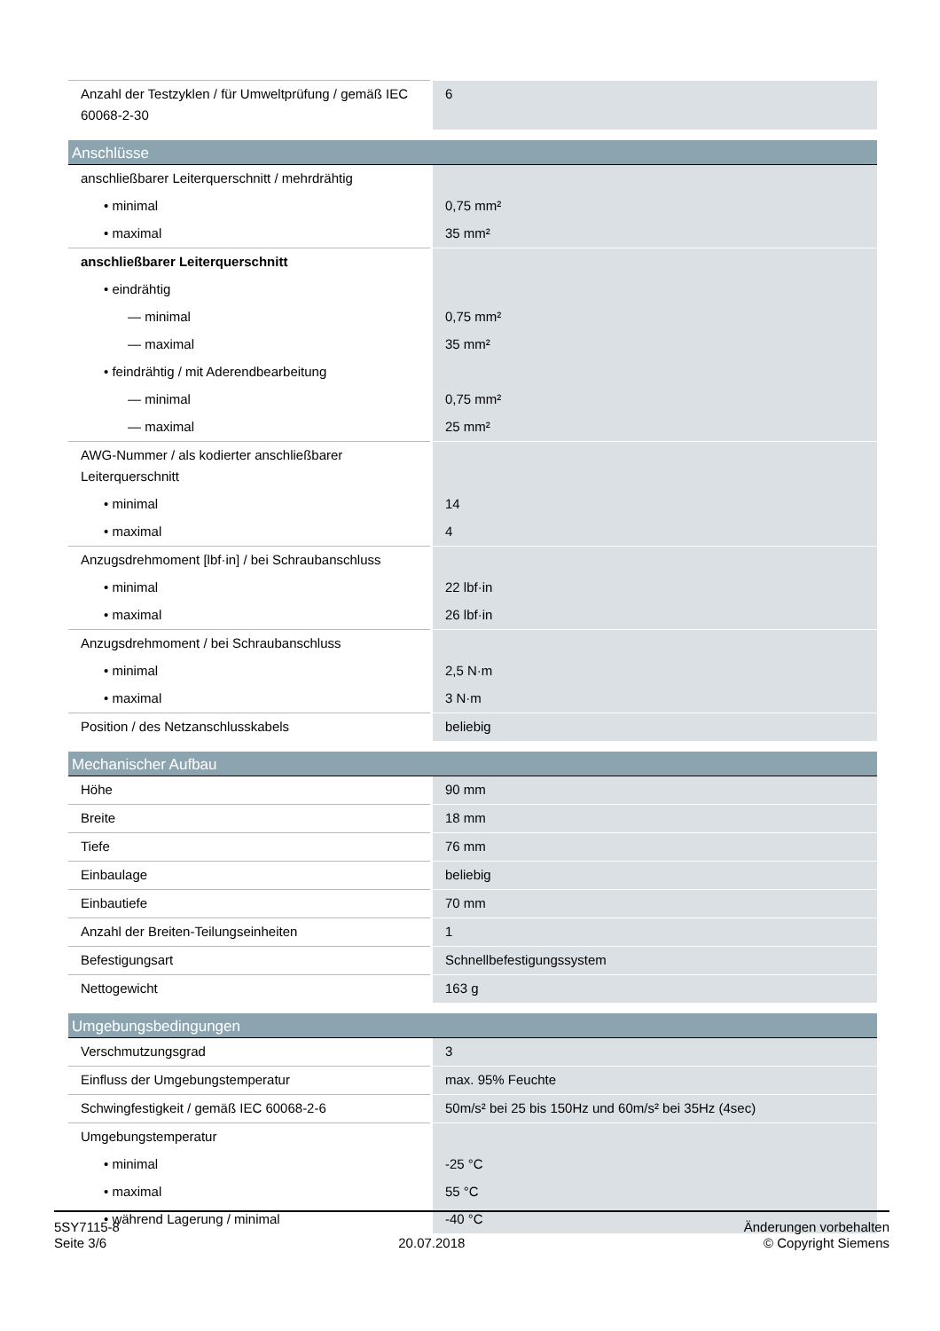| Anzahl der Testzyklen / für Umweltprüfung / gemäß IEC 60068-2-30 | 6 |
Anschlüsse
| anschließbarer Leiterquerschnitt / mehrdrähtig | |
| • minimal | 0,75 mm² |
| • maximal | 35 mm² |
| anschließbarer Leiterquerschnitt | |
| • eindrähtig | |
| — minimal | 0,75 mm² |
| — maximal | 35 mm² |
| • feindrähtig / mit Aderendbearbeitung | |
| — minimal | 0,75 mm² |
| — maximal | 25 mm² |
| AWG-Nummer / als kodierter anschließbarer Leiterquerschnitt | |
| • minimal | 14 |
| • maximal | 4 |
| Anzugsdrehmoment [lbf·in] / bei Schraubanschluss | |
| • minimal | 22 lbf·in |
| • maximal | 26 lbf·in |
| Anzugsdrehmoment / bei Schraubanschluss | |
| • minimal | 2,5 N·m |
| • maximal | 3 N·m |
| Position / des Netzanschlusskabels | beliebig |
Mechanischer Aufbau
| Höhe | 90 mm |
| Breite | 18 mm |
| Tiefe | 76 mm |
| Einbaulage | beliebig |
| Einbautiefe | 70 mm |
| Anzahl der Breiten-Teilungseinheiten | 1 |
| Befestigungsart | Schnellbefestigungssystem |
| Nettogewicht | 163 g |
Umgebungsbedingungen
| Verschmutzungsgrad | 3 |
| Einfluss der Umgebungstemperatur | max. 95% Feuchte |
| Schwingfestigkeit / gemäß IEC 60068-2-6 | 50m/s² bei 25 bis 150Hz und 60m/s² bei 35Hz (4sec) |
| Umgebungstemperatur | |
| • minimal | -25 °C |
| • maximal | 55 °C |
| • während Lagerung / minimal | -40 °C |
5SY7115-8
Seite 3/6
20.07.2018
Änderungen vorbehalten
© Copyright Siemens